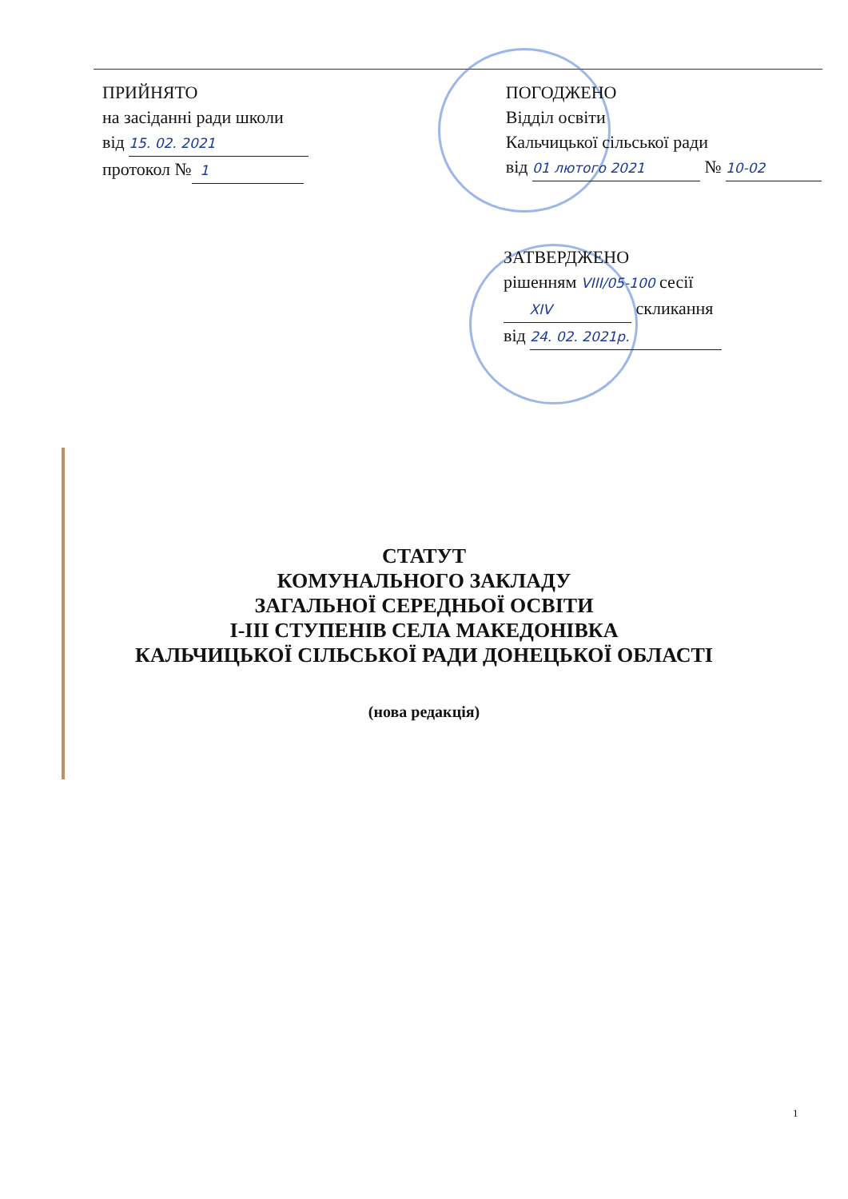ПРИЙНЯТО
на засіданні ради школи
від 15. 02. 2021
протокол № 1
ПОГОДЖЕНО
Відділ освіти
Кальчицької сільської ради
від 01 лютого 2021 № 10-02
ЗАТВЕРДЖЕНО
рішенням VIII/05-100 сесії
XIV скликання
від 24. 02. 2021р.
СТАТУТ
КОМУНАЛЬНОГО ЗАКЛАДУ
ЗАГАЛЬНОЇ СЕРЕДНЬОЇ ОСВІТИ
І-ІІІ СТУПЕНІВ СЕЛА МАКЕДОНІВКА
КАЛЬЧИЦЬКОЇ СІЛЬСЬКОЇ РАДИ ДОНЕЦЬКОЇ ОБЛАСТІ
(нова редакція)
1